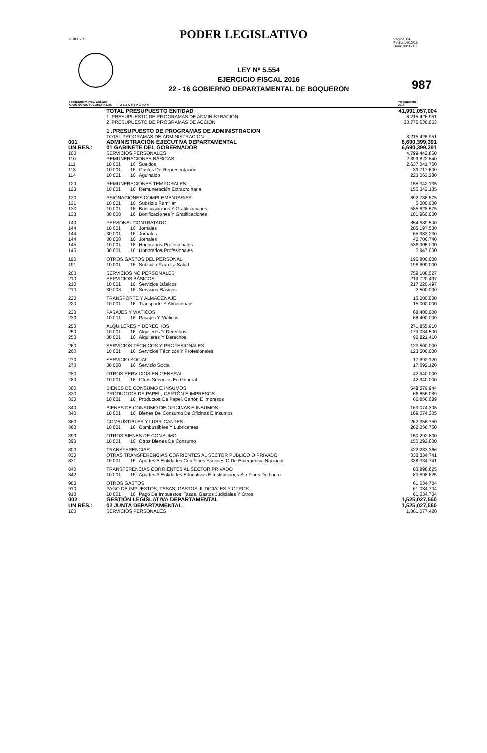PODER LEGISLATIVO
PRILEY03 Pagina: 84
Fecha 14/12/15
Hora: 08:06:10
LEY Nº 5.554
EJERCICIO FISCAL 2016
22 - 16 GOBIERNO DEPARTAMENTAL DE BOQUERON
987
Progr/SubPr Proy. Obj.Gas
GrOG SGrOG F.F. Org.Fin.Dpt. D E S C R I P C I O N Presupuesto :
2016
| | TOTAL PRESUPUESTO ENTIDAD | | | 41,991,057,004 |
| | 1 .PRESUPUESTO DE PROGRAMAS DE ADMINISTRACION | | | 8.215.426.951 |
| | 2 .PRESUPUESTO DE PROGRAMAS DE ACCIÓN | | | 33.775.630.053 |
| | 1 .PRESUPUESTO DE PROGRAMAS DE ADMINISTRACION | | | |
| | TOTAL PROGRAMAS DE ADMINISTRACION | | | 8,215,426,951 |
| 001 | ADMINISTRACIÓN EJECUTIVA DEPARTAMENTAL | | | 6,690,399,391 |
| UN.RES.: | 01 GABINETE DEL GOBERNADOR | | | 6,690,399,391 |
| 100 | SERVICIOS PERSONALES | | | 4,799,442,850 |
| 110 | REMUNERACIONES BÁSICAS | | | 2.899.822.640 |
| 111 | 10 001 | 16 | Sueldos | 2.637.041.760 |
| 113 | 10 001 | 16 | Gastos De Representación | 39.717.600 |
| 114 | 10 001 | 16 | Aguinaldo | 223.063.280 |
| 120 | REMUNERACIONES TEMPORALES | | | 155.342.135 |
| 123 | 10 001 | 16 | Remuneración Extraordinaria | 155.342.135 |
| 130 | ASIGNACIONES COMPLEMENTARIAS | | | 692.788.575 |
| 131 | 10 001 | 16 | Subsidio Familiar | 5.000.000 |
| 133 | 10 001 | 16 | Bonificaciones Y Gratificaciones | 585.828.575 |
| 133 | 30 008 | 16 | Bonificaciones Y Gratificaciones | 101.960.000 |
| 140 | PERSONAL CONTRATADO | | | 854.689.500 |
| 144 | 10 001 | 16 | Jornales | 205.197.530 |
| 144 | 30 001 | 16 | Jornales | 65.933.230 |
| 144 | 30 008 | 16 | Jornales | 40.706.740 |
| 145 | 10 001 | 16 | Honorarios Profesionales | 536.905.000 |
| 145 | 30 001 | 16 | Honorarios Profesionales | 5.947.000 |
| 190 | OTROS GASTOS DEL PERSONAL | | | 196.800.000 |
| 191 | 10 001 | 16 | Subsidio Para La Salud | 196.800.000 |
| 200 | SERVICIOS NO PERSONALES | | | 759,108,527 |
| 210 | SERVICIOS BÁSICOS | | | 219.720.497 |
| 210 | 10 001 | 16 | Servicios Básicos | 217.220.497 |
| 210 | 30 008 | 16 | Servicios Básicos | 2.500.000 |
| 220 | TRANSPORTE Y ALMACENAJE | | | 15.000.000 |
| 220 | 10 001 | 16 | Transporte Y Almacenaje | 15.000.000 |
| 230 | PASAJES Y VIÁTICOS | | | 68.400.000 |
| 230 | 10 001 | 16 | Pasajes Y Viáticos | 68.400.000 |
| 250 | ALQUILERES Y DERECHOS | | | 271.855.910 |
| 250 | 10 001 | 16 | Alquileres Y Derechos | 179.034.500 |
| 250 | 30 001 | 16 | Alquileres Y Derechos | 92.821.410 |
| 260 | SERVICIOS TÉCNICOS Y PROFESIONALES | | | 123.500.000 |
| 260 | 10 001 | 16 | Servicios Técnicos Y Profesionales | 123.500.000 |
| 270 | SERVICIO SOCIAL | | | 17.692.120 |
| 270 | 30 008 | 16 | Servicio Social | 17.692.120 |
| 280 | OTROS SERVICIOS EN GENERAL | | | 42.940.000 |
| 280 | 10 001 | 16 | Otros Servicios En General | 42.940.000 |
| 300 | BIENES DE CONSUMO E INSUMOS | | | 648,579,944 |
| 330 | PRODUCTOS DE PAPEL, CARTÓN E IMPRESOS | | | 66.856.089 |
| 330 | 10 001 | 16 | Productos De Papel, Cartón E Impresos | 66.856.089 |
| 340 | BIENES DE CONSUMO DE OFICINAS E INSUMOS | | | 169.074.305 |
| 340 | 10 001 | 16 | Bienes De Consumo De Oficinas E Insumos | 169.074.305 |
| 360 | COMBUSTIBLES Y LUBRICANTES | | | 262.356.750 |
| 360 | 10 001 | 16 | Combustibles Y Lubricantes | 262.356.750 |
| 390 | OTROS BIENES DE CONSUMO | | | 150.292.800 |
| 390 | 10 001 | 16 | Otros Bienes De Consumo | 150.292.800 |
| 800 | TRANSFERENCIAS | | | 422,233,366 |
| 830 | OTRAS TRANSFERENCIAS CORRIENTES AL SECTOR PÚBLICO O PRIVADO | | | 338.334.741 |
| 831 | 10 001 | 16 | Aportes A Entidades Con Fines Sociales O De Emergencia Nacional | 338.334.741 |
| 840 | TRANSFERENCIAS CORRIENTES AL SECTOR PRIVADO | | | 83.898.625 |
| 842 | 10 001 | 16 | Aportes A Entidades Educativas E Instituciones Sin Fines De Lucro | 83.898.625 |
| 900 | OTROS GASTOS | | | 61,034,704 |
| 910 | PAGO DE IMPUESTOS, TASAS, GASTOS JUDICIALES Y OTROS | | | 61.034.704 |
| 910 | 10 001 | 16 | Pago De Impuestos, Tasas, Gastos Judiciales Y Otros | 61.034.704 |
| 002 | GESTIÓN LEGISLATIVA DEPARTAMENTAL | | | 1,525,027,560 |
| UN.RES.: | 02 JUNTA DEPARTAMENTAL | | | 1,525,027,560 |
| 100 | SERVICIOS PERSONALES | | | 1,061,077,420 |